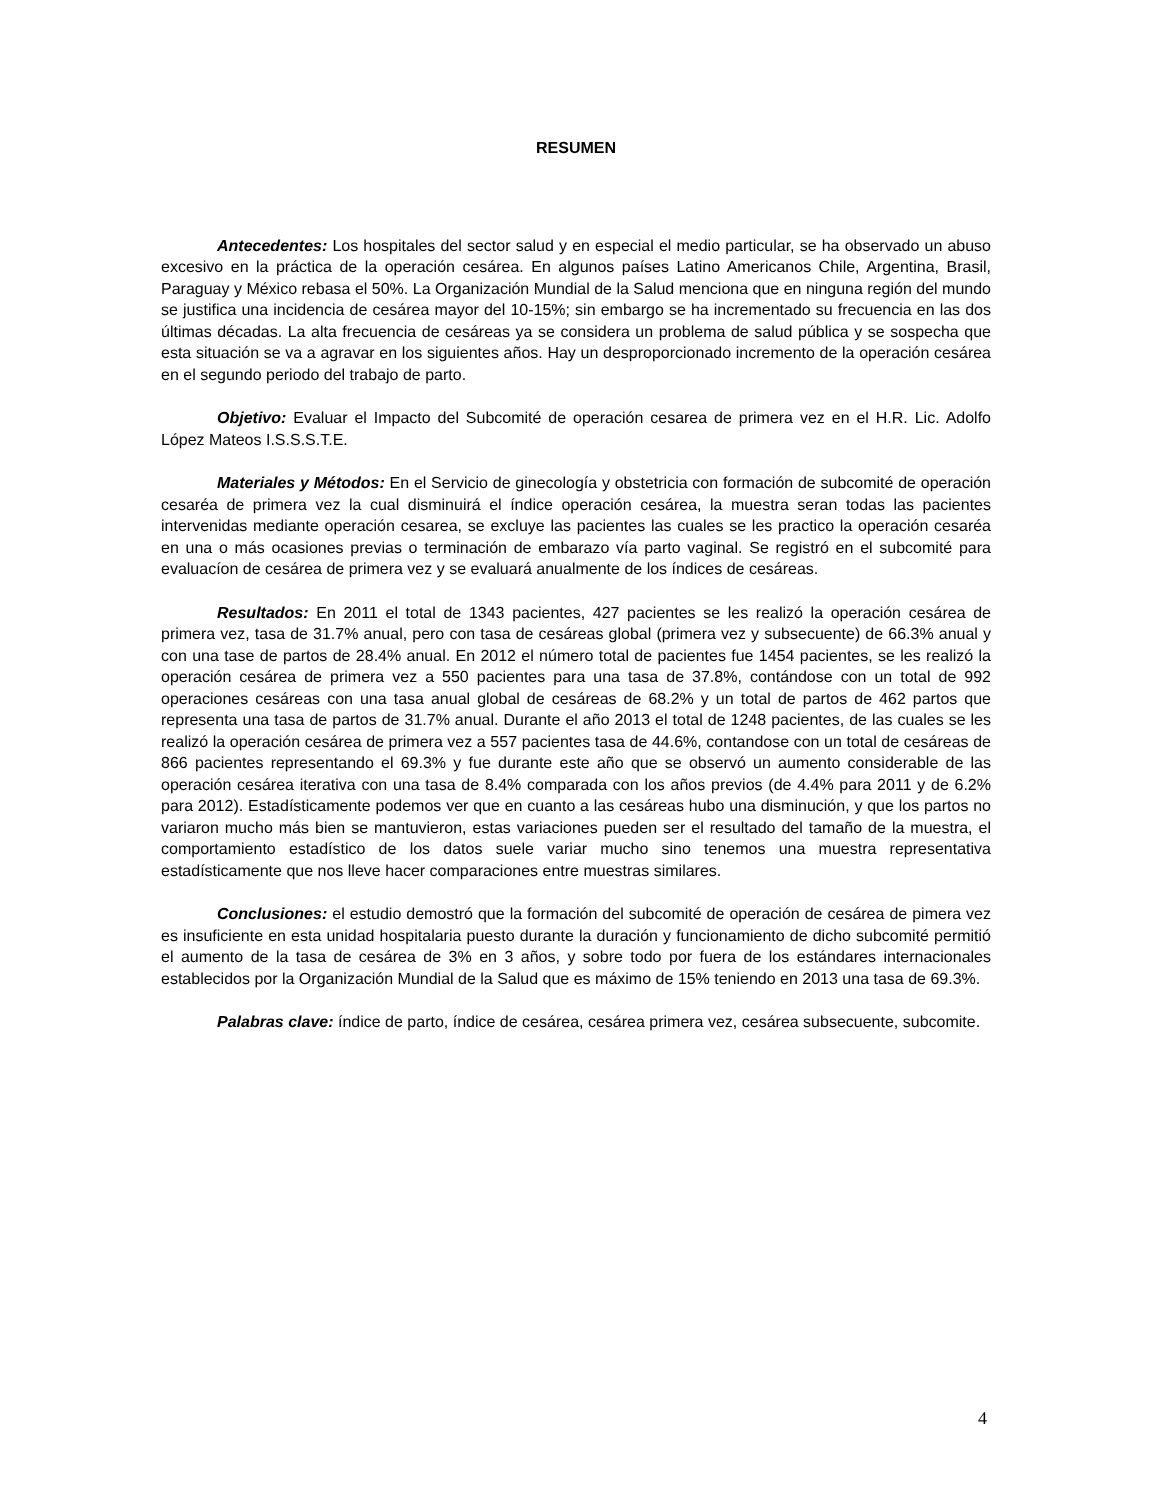RESUMEN
Antecedentes: Los hospitales del sector salud y en especial el medio particular, se ha observado un abuso excesivo en la práctica de la operación cesárea. En algunos países Latino Americanos Chile, Argentina, Brasil, Paraguay y México rebasa el 50%. La Organización Mundial de la Salud menciona que en ninguna región del mundo se justifica una incidencia de cesárea mayor del 10-15%; sin embargo se ha incrementado su frecuencia en las dos últimas décadas. La alta frecuencia de cesáreas ya se considera un problema de salud pública y se sospecha que esta situación se va a agravar en los siguientes años. Hay un desproporcionado incremento de la operación cesárea en el segundo periodo del trabajo de parto.
Objetivo: Evaluar el Impacto del Subcomité de operación cesarea de primera vez en el H.R. Lic. Adolfo López Mateos I.S.S.S.T.E.
Materiales y Métodos: En el Servicio de ginecología y obstetricia con formación de subcomité de operación cesaréa de primera vez la cual disminuirá el índice operación cesárea, la muestra seran todas las pacientes intervenidas mediante operación cesarea, se excluye las pacientes las cuales se les practico la operación cesaréa en una o más ocasiones previas o terminación de embarazo vía parto vaginal. Se registró en el subcomité para evaluacíon de cesárea de primera vez y se evaluará anualmente de los índices de cesáreas.
Resultados: En 2011 el total de 1343 pacientes, 427 pacientes se les realizó la operación cesárea de primera vez, tasa de 31.7% anual, pero con tasa de cesáreas global (primera vez y subsecuente) de 66.3% anual y con una tase de partos de 28.4% anual. En 2012 el número total de pacientes fue 1454 pacientes, se les realizó la operación cesárea de primera vez a 550 pacientes para una tasa de 37.8%, contándose con un total de 992 operaciones cesáreas con una tasa anual global de cesáreas de 68.2% y un total de partos de 462 partos que representa una tasa de partos de 31.7% anual. Durante el año 2013 el total de 1248 pacientes, de las cuales se les realizó la operación cesárea de primera vez a 557 pacientes tasa de 44.6%, contandose con un total de cesáreas de 866 pacientes representando el 69.3% y fue durante este año que se observó un aumento considerable de las operación cesárea iterativa con una tasa de 8.4% comparada con los años previos (de 4.4% para 2011 y de 6.2% para 2012). Estadísticamente podemos ver que en cuanto a las cesáreas hubo una disminución, y que los partos no variaron mucho más bien se mantuvieron, estas variaciones pueden ser el resultado del tamaño de la muestra, el comportamiento estadístico de los datos suele variar mucho sino tenemos una muestra representativa estadísticamente que nos lleve hacer comparaciones entre muestras similares.
Conclusiones: el estudio demostró que la formación del subcomité de operación de cesárea de pimera vez es insuficiente en esta unidad hospitalaria puesto durante la duración y funcionamiento de dicho subcomité permitió el aumento de la tasa de cesárea de 3% en 3 años, y sobre todo por fuera de los estándares internacionales establecidos por la Organización Mundial de la Salud que es máximo de 15% teniendo en 2013 una tasa de 69.3%.
Palabras clave: índice de parto, índice de cesárea, cesárea primera vez, cesárea subsecuente, subcomite.
4